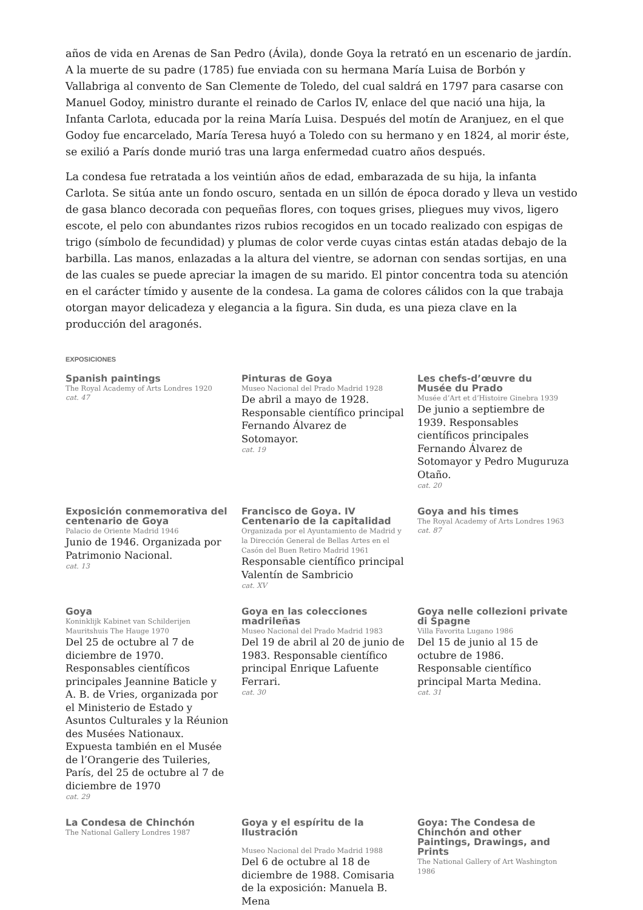años de vida en Arenas de San Pedro (Ávila), donde Goya la retrató en un escenario de jardín. A la muerte de su padre (1785) fue enviada con su hermana María Luisa de Borbón y Vallabriga al convento de San Clemente de Toledo, del cual saldrá en 1797 para casarse con Manuel Godoy, ministro durante el reinado de Carlos IV, enlace del que nació una hija, la Infanta Carlota, educada por la reina María Luisa. Después del motín de Aranjuez, en el que Godoy fue encarcelado, María Teresa huyó a Toledo con su hermano y en 1824, al morir éste, se exilió a París donde murió tras una larga enfermedad cuatro años después.
La condesa fue retratada a los veintiún años de edad, embarazada de su hija, la infanta Carlota. Se sitúa ante un fondo oscuro, sentada en un sillón de época dorado y lleva un vestido de gasa blanco decorada con pequeñas flores, con toques grises, pliegues muy vivos, ligero escote, el pelo con abundantes rizos rubios recogidos en un tocado realizado con espigas de trigo (símbolo de fecundidad) y plumas de color verde cuyas cintas están atadas debajo de la barbilla. Las manos, enlazadas a la altura del vientre, se adornan con sendas sortijas, en una de las cuales se puede apreciar la imagen de su marido. El pintor concentra toda su atención en el carácter tímido y ausente de la condesa. La gama de colores cálidos con la que trabaja otorgan mayor delicadeza y elegancia a la figura. Sin duda, es una pieza clave en la producción del aragonés.
EXPOSICIONES
Spanish paintings
The Royal Academy of Arts Londres 1920
cat. 47
Pinturas de Goya
Museo Nacional del Prado Madrid 1928
De abril a mayo de 1928. Responsable científico principal Fernando Álvarez de Sotomayor.
cat. 19
Les chefs-d’œuvre du Musée du Prado
Musée d’Art et d’Histoire Ginebra 1939
De junio a septiembre de 1939. Responsables científicos principales Fernando Álvarez de Sotomayor y Pedro Muguruza Otaño.
cat. 20
Exposición conmemorativa del centenario de Goya
Palacio de Oriente Madrid 1946
Junio de 1946. Organizada por Patrimonio Nacional.
cat. 13
Francisco de Goya. IV Centenario de la capitalidad
Organizada por el Ayuntamiento de Madrid y la Dirección General de Bellas Artes en el Casón del Buen Retiro Madrid 1961
Responsable científico principal Valentín de Sambricio
cat. XV
Goya and his times
The Royal Academy of Arts Londres 1963
cat. 87
Goya
Koninklijk Kabinet van Schilderijen Mauritshuis The Hauge 1970
Del 25 de octubre al 7 de diciembre de 1970. Responsables científicos principales Jeannine Baticle y A. B. de Vries, organizada por el Ministerio de Estado y Asuntos Culturales y la Réunion des Musées Nationaux. Expuesta también en el Musée de l’Orangerie des Tuileries, París, del 25 de octubre al 7 de diciembre de 1970
cat. 29
Goya en las colecciones madrileñas
Museo Nacional del Prado Madrid 1983
Del 19 de abril al 20 de junio de 1983. Responsable científico principal Enrique Lafuente Ferrari.
cat. 30
Goya nelle collezioni private di Spagne
Villa Favorita Lugano 1986
Del 15 de junio al 15 de octubre de 1986. Responsable científico principal Marta Medina.
cat. 31
La Condesa de Chinchón
The National Gallery Londres 1987
Goya y el espíritu de la Ilustración
Museo Nacional del Prado Madrid 1988
Del 6 de octubre al 18 de diciembre de 1988. Comisaria de la exposición: Manuela B. Mena
Goya: The Condesa de Chinchón and other Paintings, Drawings, and Prints
The National Gallery of Art Washington 1986